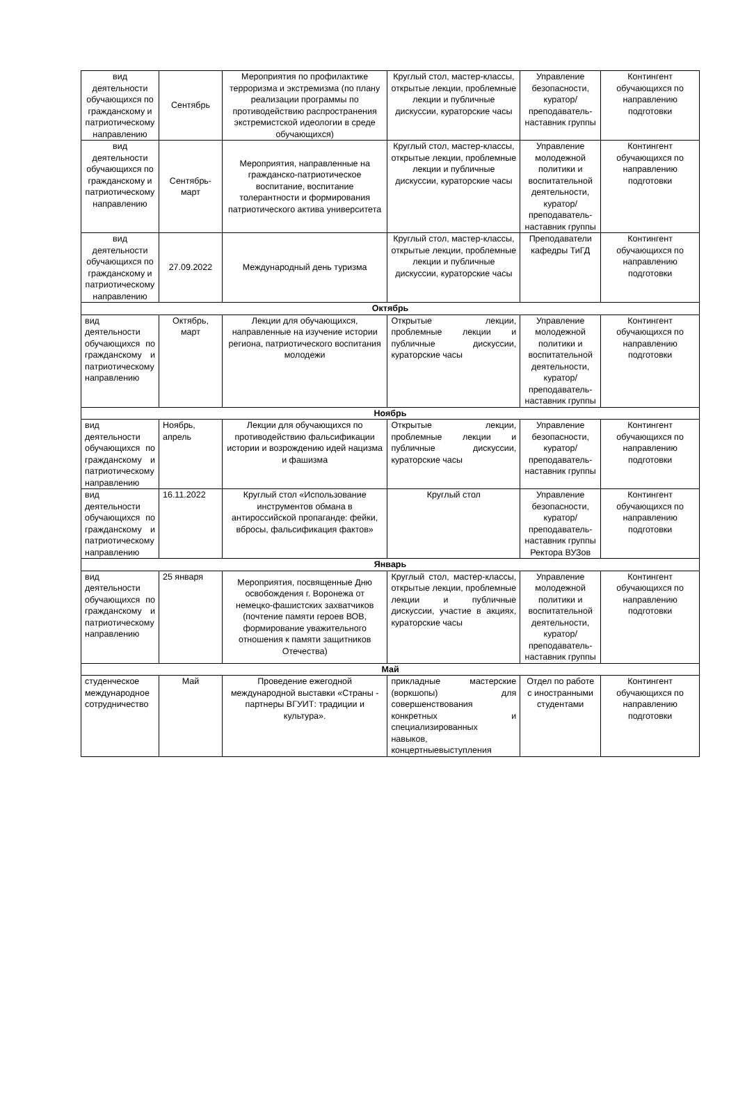| вид деятельности обучающихся по гражданскому и патриотическому направлению | Сентябрь | Мероприятия по профилактике терроризма и экстремизма (по плану реализации программы по противодействию распространения экстремистской идеологии в среде обучающихся) | Круглый стол, мастер-классы, открытые лекции, проблемные лекции и публичные дискуссии, кураторские часы | Управление безопасности, куратор/преподаватель-наставник группы | Контингент обучающихся по направлению подготовки |
| вид деятельности обучающихся по гражданскому и патриотическому направлению | Сентябрь-март | Мероприятия, направленные на гражданско-патриотическое воспитание, воспитание толерантности и формирования патриотического актива университета | Круглый стол, мастер-классы, открытые лекции, проблемные лекции и публичные дискуссии, кураторские часы | Управление молодежной политики и воспитательной деятельности, куратор/преподаватель-наставник группы | Контингент обучающихся по направлению подготовки |
| вид деятельности обучающихся по гражданскому и патриотическому направлению | 27.09.2022 | Международный день туризма | Круглый стол, мастер-классы, открытые лекции, проблемные лекции и публичные дискуссии, кураторские часы | Преподаватели кафедры ТиГД | Контингент обучающихся по направлению подготовки |
| Октябрь | | | | | |
| вид деятельности обучающихся по гражданскому и патриотическому направлению | Октябрь, март | Лекции для обучающихся, направленные на изучение истории региона, патриотического воспитания молодежи | Открытые лекции, проблемные лекции и публичные дискуссии, кураторские часы | Управление молодежной политики и воспитательной деятельности, куратор/преподаватель-наставник группы | Контингент обучающихся по направлению подготовки |
| Ноябрь | | | | | |
| вид деятельности обучающихся по гражданскому и патриотическому направлению | Ноябрь, апрель | Лекции для обучающихся по противодействию фальсификации истории и возрождению идей нацизма и фашизма | Открытые лекции, проблемные лекции и публичные дискуссии, кураторские часы | Управление безопасности, куратор/преподаватель-наставник группы | Контингент обучающихся по направлению подготовки |
| вид деятельности обучающихся по гражданскому и патриотическому направлению | 16.11.2022 | Круглый стол «Использование инструментов обмана в антироссийской пропаганде: фейки, вбросы, фальсификация фактов» | Круглый стол | Управление безопасности, куратор/преподаватель-наставник группы Ректора ВУЗов | Контингент обучающихся по направлению подготовки |
| Январь | | | | | |
| вид деятельности обучающихся по гражданскому и патриотическому направлению | 25 января | Мероприятия, посвященные Дню освобождения г. Воронежа от немецко-фашистских захватчиков (почтение памяти героев ВОВ, формирование уважительного отношения к памяти защитников Отечества) | Круглый стол, мастер-классы, открытые лекции, проблемные лекции и публичные дискуссии, участие в акциях, кураторские часы | Управление молодежной политики и воспитательной деятельности, куратор/преподаватель-наставник группы | Контингент обучающихся по направлению подготовки |
| Май | | | | | |
| студенческое международное сотрудничество | Май | Проведение ежегодной международной выставки «Страны - партнеры ВГУИТ: традиции и культура». | прикладные мастерские (воркшопы) для совершенствования конкретных и специализированных навыков, концертныевыступления | Отдел по работе с иностранными студентами | Контингент обучающихся по направлению подготовки |